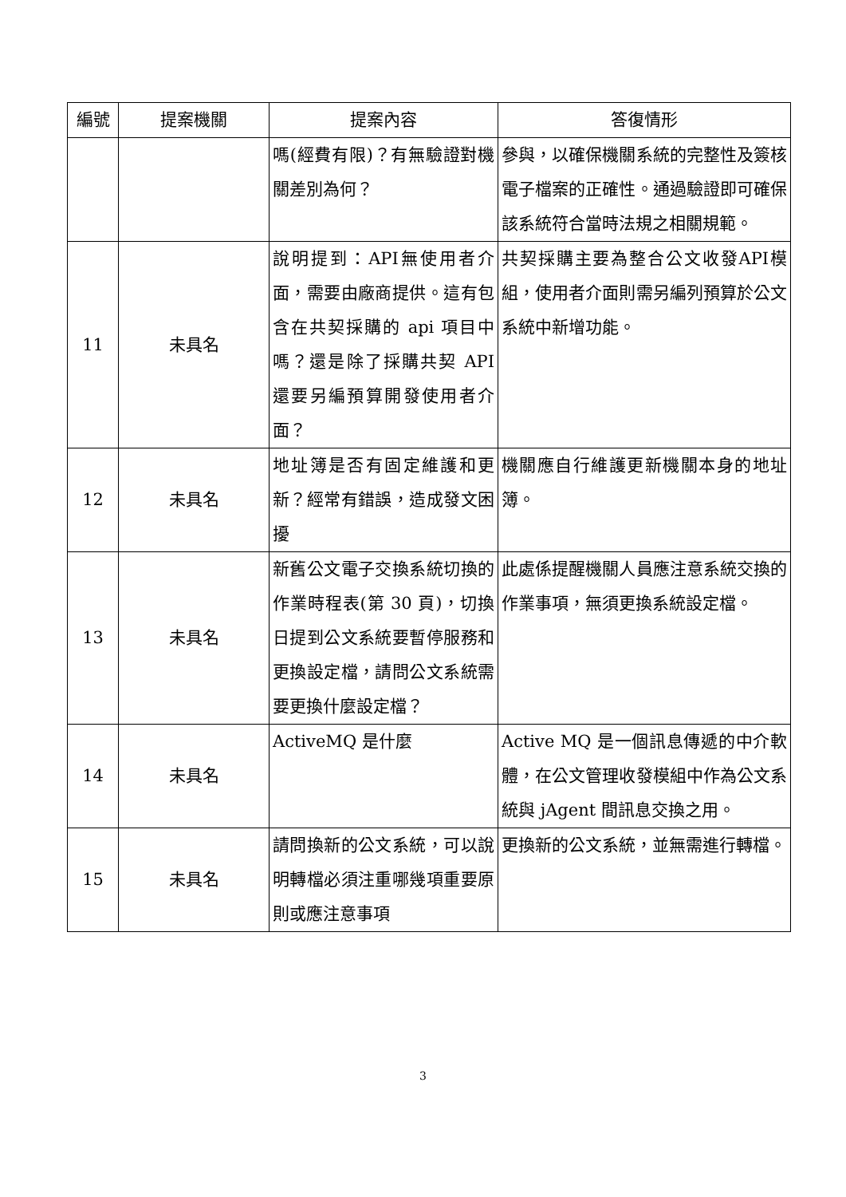| 編號 | 提案機關 | 提案內容 | 答復情形 |
| --- | --- | --- | --- |
| | | 嗎(經費有限)？有無驗證對機關差別為何？ | 參與，以確保機關系統的完整性及簽核電子檔案的正確性。通過驗證即可確保該系統符合當時法規之相關規範。 |
| 11 | 未具名 | 說明提到：API無使用者介面，需要由廠商提供。這有包含在共契採購的 api 項目中嗎？還是除了採購共契 API 還要另編預算開發使用者介面？ | 共契採購主要為整合公文收發API模組，使用者介面則需另編列預算於公文系統中新增功能。 |
| 12 | 未具名 | 地址簿是否有固定維護和更新？經常有錯誤，造成發文困擾 | 機關應自行維護更新機關本身的地址簿。 |
| 13 | 未具名 | 新舊公文電子交換系統切換的作業時程表(第 30 頁)，切換日提到公文系統要暫停服務和更換設定檔，請問公文系統需要更換什麼設定檔？ | 此處係提醒機關人員應注意系統交換的作業事項，無須更換系統設定檔。 |
| 14 | 未具名 | ActiveMQ 是什麼 | Active MQ 是一個訊息傳遞的中介軟體，在公文管理收發模組中作為公文系統與 jAgent 間訊息交換之用。 |
| 15 | 未具名 | 請問換新的公文系統，可以說明轉檔必須注重哪幾項重要原則或應注意事項 | 更換新的公文系統，並無需進行轉檔。 |
3